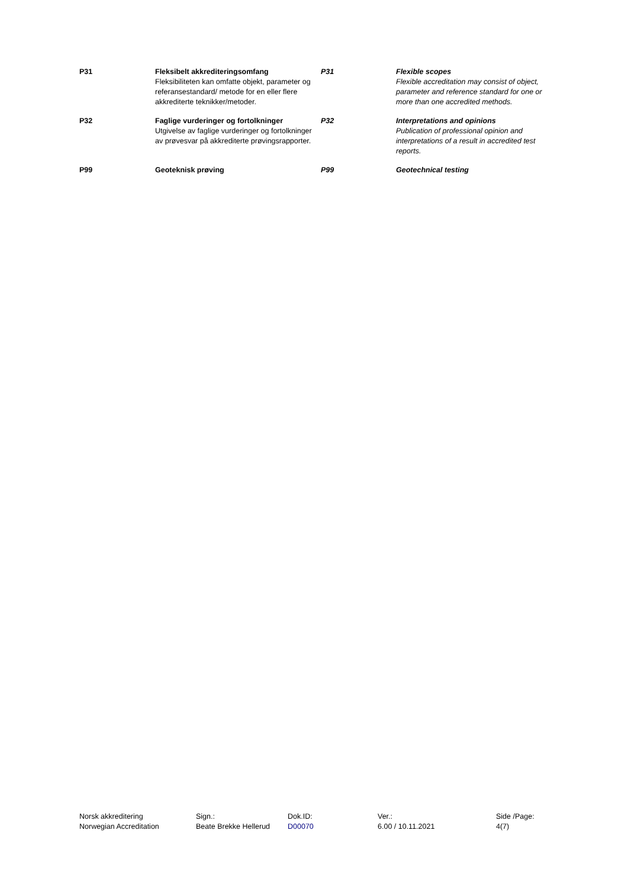| P31 | Fleksibelt akkrediteringsomfang Fleksibiliteten kan omfatte objekt, parameter og referansestandard/ metode for en eller flere akkrediterte teknikker/metoder. | P31 | Flexible scopes Flexible accreditation may consist of object, parameter and reference standard for one or more than one accredited methods. |
| P32 | Faglige vurderinger og fortolkninger Utgivelse av faglige vurderinger og fortolkninger av prøvesvar på akkrediterte prøvingsrapporter. | P32 | Interpretations and opinions Publication of professional opinion and interpretations of a result in accredited test reports. |
| P99 | Geoteknisk prøving | P99 | Geotechnical testing |
| Norsk akkreditering Norwegian Accreditation | Sign.: Beate Brekke Hellerud | Dok.ID: D00070 | Ver.: 6.00 / 10.11.2021 | Side /Page: 4(7) |